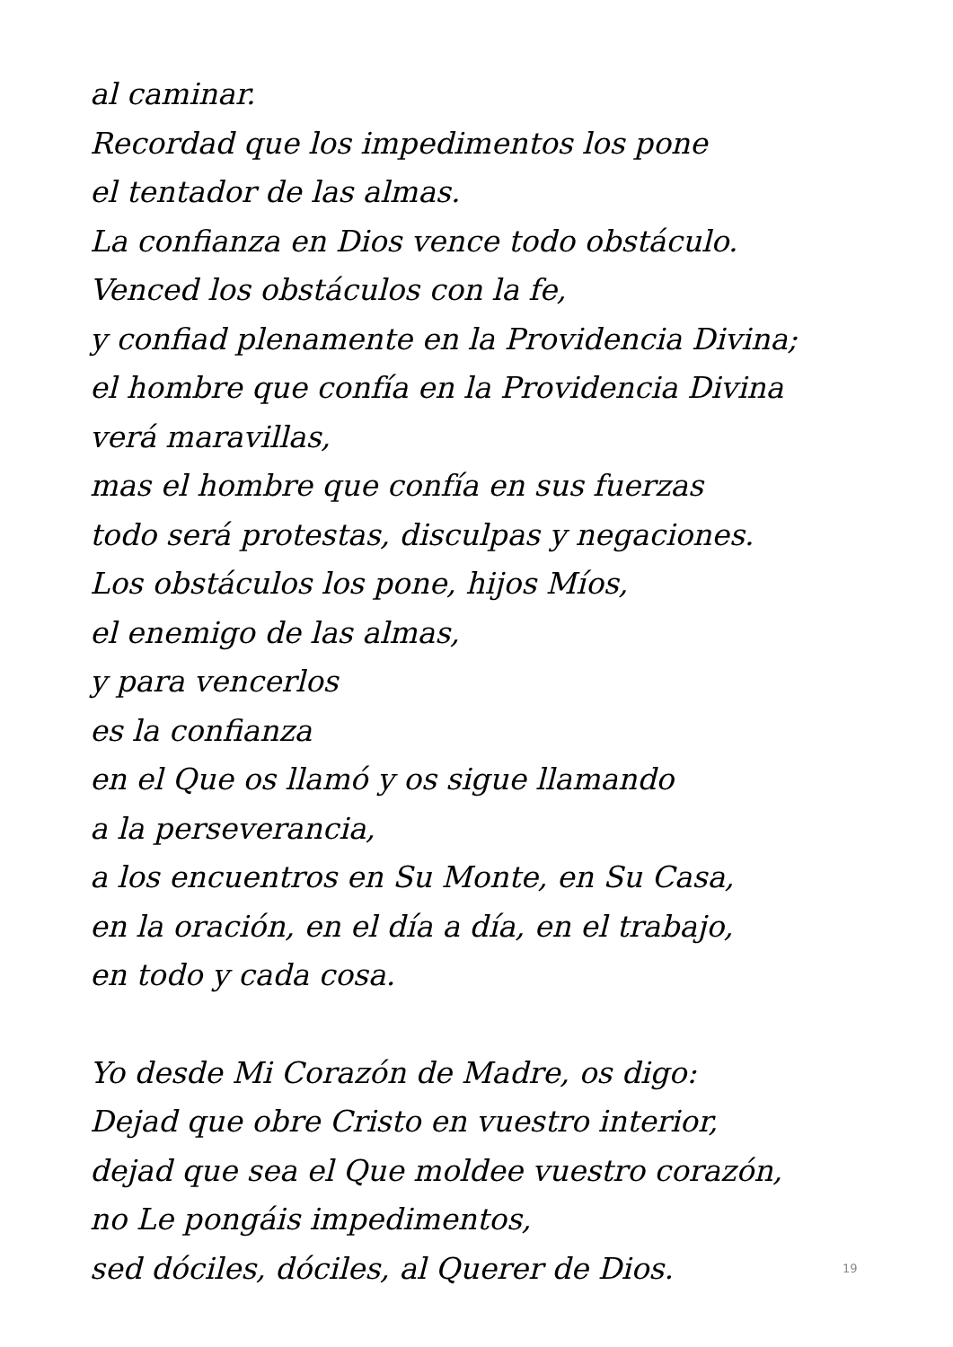al caminar.
Recordad que los impedimentos los pone
el tentador de las almas.
La confianza en Dios vence todo obstáculo.
Venced los obstáculos con la fe,
y confiad plenamente en la Providencia Divina;
el hombre que confía en la Providencia Divina
verá maravillas,
mas el hombre que confía en sus fuerzas
todo será protestas, disculpas y negaciones.
Los obstáculos los pone, hijos Míos,
el enemigo de las almas,
y para vencerlos
es la confianza
en el Que os llamó y os sigue llamando
a la perseverancia,
a los encuentros en Su Monte, en Su Casa,
en la oración, en el día a día, en el trabajo,
en todo y cada cosa.
Yo desde Mi Corazón de Madre, os digo:
Dejad que obre Cristo en vuestro interior,
dejad que sea el Que moldee vuestro corazón,
no Le pongáis impedimentos,
sed dóciles, dóciles, al Querer de Dios.
19